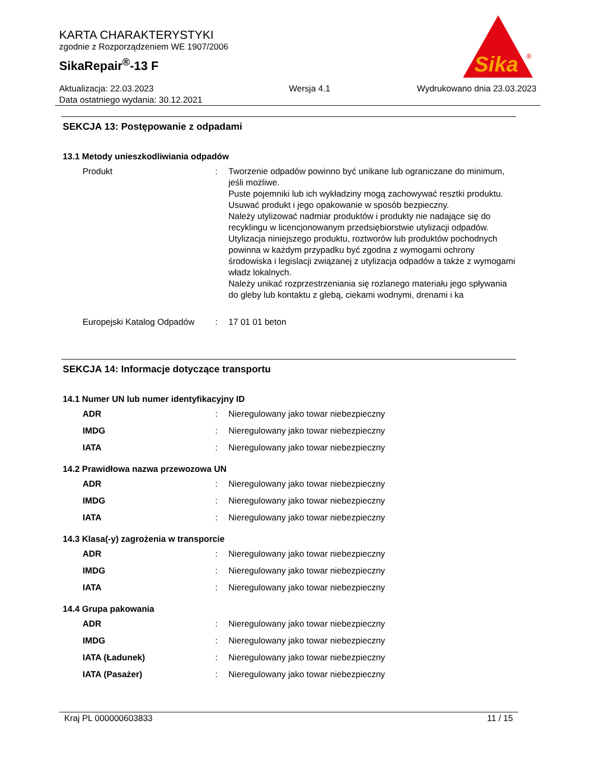KARTA CHARAKTERYSTYKI
zgodnie z Rozporządzeniem WE 1907/2006
SikaRepair<sup>®</sup>-13 F
Sika
®
Aktualizacja: 22.03.2023
Data ostatniego wydania: 30.12.2021
Wersja 4.1 Wydrukowano dnia 23.03.2023
SEKCJA 13: Postępowanie z odpadami
13.1 Metody unieszkodliwiania odpadów
| Produkt | : | Tworzenie odpadów powinno być unikane lub ograniczane do minimum, jeśli możliwe. Puste pojemniki lub ich wykładziny mogą zachowywać resztki produktu. Usuwać produkt i jego opakowanie w sposób bezpieczny. Należy utylizować nadmiar produktów i produkty nie nadające się do recyklingu w licencjonowanym przedsiębiorstwie utylizacji odpadów. Utylizacja niniejszego produktu, roztworów lub produktów pochodnych powinna w każdym przypadku być zgodna z wymogami ochrony środowiska i legislacji związanej z utylizacja odpadów a także z wymogami władz lokalnych. Należy unikać rozprzestrzeniania się rozlanego materiału jego spływania do gleby lub kontaktu z glebą, ciekami wodnymi, drenami i ka |
| Europejski Katalog Odpadów | : | 17 01 01 beton |
SEKCJA 14: Informacje dotyczące transportu
14.1 Numer UN lub numer identyfikacyjny ID
| ADR | : | Nieregulowany jako towar niebezpieczny |
| IMDG | : | Nieregulowany jako towar niebezpieczny |
| IATA | : | Nieregulowany jako towar niebezpieczny |
14.2 Prawidłowa nazwa przewozowa UN
| ADR | : | Nieregulowany jako towar niebezpieczny |
| IMDG | : | Nieregulowany jako towar niebezpieczny |
| IATA | : | Nieregulowany jako towar niebezpieczny |
14.3 Klasa(-y) zagrożenia w transporcie
| ADR | : | Nieregulowany jako towar niebezpieczny |
| IMDG | : | Nieregulowany jako towar niebezpieczny |
| IATA | : | Nieregulowany jako towar niebezpieczny |
14.4 Grupa pakowania
| ADR | : | Nieregulowany jako towar niebezpieczny |
| IMDG | : | Nieregulowany jako towar niebezpieczny |
| IATA (Ładunek) | : | Nieregulowany jako towar niebezpieczny |
| IATA (Pasażer) | : | Nieregulowany jako towar niebezpieczny |
Kraj PL 000000603833 11 / 15